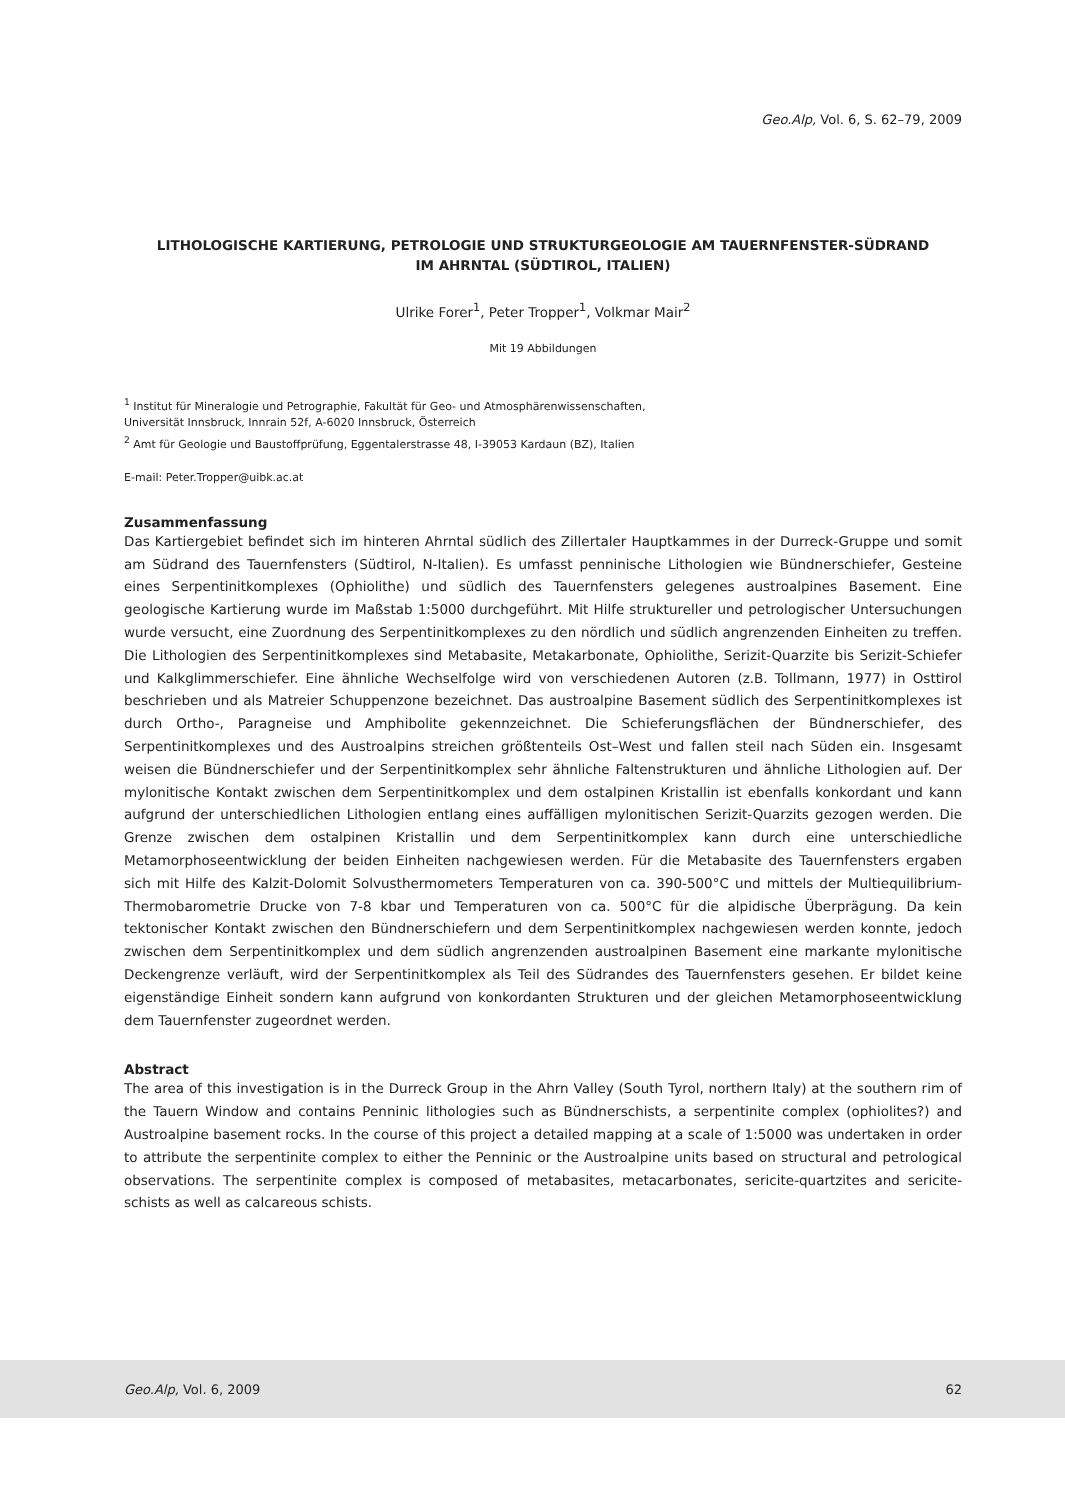Geo.Alp, Vol. 6, S. 62–79, 2009
LITHOLOGISCHE KARTIERUNG, PETROLOGIE UND STRUKTURGEOLOGIE AM TAUERNFENSTER-SÜDRAND
IM AHRNTAL (SÜDTIROL, ITALIEN)
Ulrike Forer<sup>1</sup>, Peter Tropper<sup>1</sup>, Volkmar Mair<sup>2</sup>
Mit 19 Abbildungen
<sup>1</sup> Institut für Mineralogie und Petrographie, Fakultät für Geo- und Atmosphärenwissenschaften,
Universität Innsbruck, Innrain 52f, A-6020 Innsbruck, Österreich
<sup>2</sup> Amt für Geologie und Baustoffprüfung, Eggentalerstrasse 48, I-39053 Kardaun (BZ), Italien
E-mail: Peter.Tropper@uibk.ac.at
Zusammenfassung
Das Kartiergebiet befindet sich im hinteren Ahrntal südlich des Zillertaler Hauptkammes in der Durreck-Gruppe und somit am Südrand des Tauernfensters (Südtirol, N-Italien). Es umfasst penninische Lithologien wie Bündnerschiefer, Gesteine eines Serpentinitkomplexes (Ophiolithe) und südlich des Tauernfensters gelegenes austroalpines Basement. Eine geologische Kartierung wurde im Maßstab 1:5000 durchgeführt. Mit Hilfe struktureller und petrologischer Untersuchungen wurde versucht, eine Zuordnung des Serpentinitkomplexes zu den nördlich und südlich angrenzenden Einheiten zu treffen. Die Lithologien des Serpentinitkomplexes sind Metabasite, Metakarbonate, Ophiolithe, Serizit-Quarzite bis Serizit-Schiefer und Kalkglimmerschiefer. Eine ähnliche Wechselfolge wird von verschiedenen Autoren (z.B. Tollmann, 1977) in Osttirol beschrieben und als Matreier Schuppenzone bezeichnet. Das austroalpine Basement südlich des Serpentinitkomplexes ist durch Ortho-, Paragneise und Amphibolite gekennzeichnet. Die Schieferungsflächen der Bündnerschiefer, des Serpentinitkomplexes und des Austroalpins streichen größtenteils Ost–West und fallen steil nach Süden ein. Insgesamt weisen die Bündnerschiefer und der Serpentinitkomplex sehr ähnliche Faltenstrukturen und ähnliche Lithologien auf. Der mylonitische Kontakt zwischen dem Serpentinitkomplex und dem ostalpinen Kristallin ist ebenfalls konkordant und kann aufgrund der unterschiedlichen Lithologien entlang eines auffälligen mylonitischen Serizit-Quarzits gezogen werden. Die Grenze zwischen dem ostalpinen Kristallin und dem Serpentinitkomplex kann durch eine unterschiedliche Metamorphoseentwicklung der beiden Einheiten nachgewiesen werden. Für die Metabasite des Tauernfensters ergaben sich mit Hilfe des Kalzit-Dolomit Solvusthermometers Temperaturen von ca. 390-500°C und mittels der Multiequilibrium-Thermobarometrie Drucke von 7-8 kbar und Temperaturen von ca. 500°C für die alpidische Überprägung. Da kein tektonischer Kontakt zwischen den Bündnerschiefern und dem Serpentinitkomplex nachgewiesen werden konnte, jedoch zwischen dem Serpentinitkomplex und dem südlich angrenzenden austroalpinen Basement eine markante mylonitische Deckengrenze verläuft, wird der Serpentinitkomplex als Teil des Südrandes des Tauernfensters gesehen. Er bildet keine eigenständige Einheit sondern kann aufgrund von konkordanten Strukturen und der gleichen Metamorphoseentwicklung dem Tauernfenster zugeordnet werden.
Abstract
The area of this investigation is in the Durreck Group in the Ahrn Valley (South Tyrol, northern Italy) at the southern rim of the Tauern Window and contains Penninic lithologies such as Bündnerschists, a serpentinite complex (ophiolites?) and Austroalpine basement rocks. In the course of this project a detailed mapping at a scale of 1:5000 was undertaken in order to attribute the serpentinite complex to either the Penninic or the Austroalpine units based on structural and petrological observations. The serpentinite complex is composed of metabasites, metacarbonates, sericite-quartzites and sericite-schists as well as calcareous schists.
Geo.Alp, Vol. 6, 2009 62